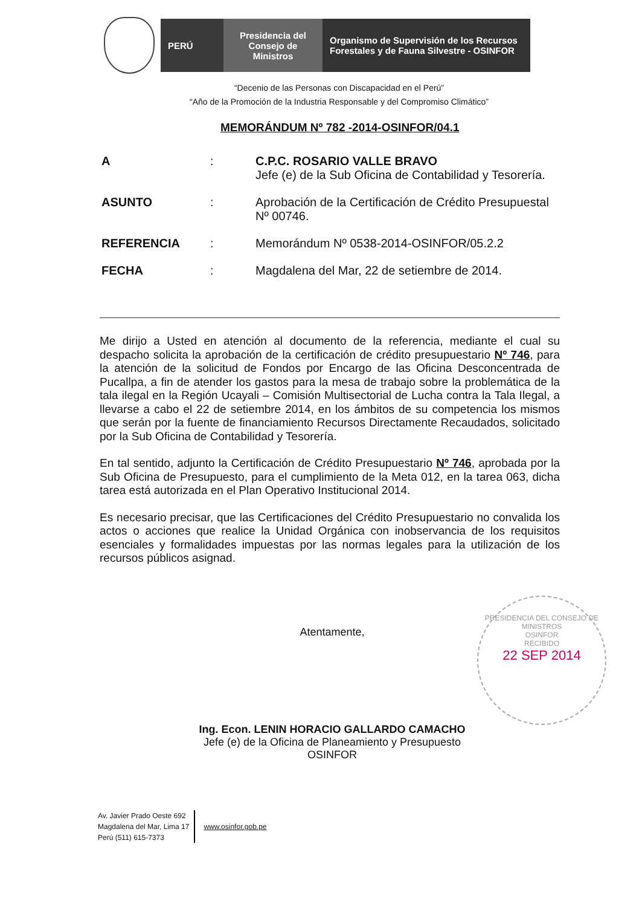PERÚ Presidencia del Consejo de Ministros
Organismo de Supervisión de los Recursos Forestales y de Fauna Silvestre - OSINFOR
“Decenio de las Personas con Discapacidad en el Perú”
“Año de la Promoción de la Industria Responsable y del Compromiso Climático”
MEMORÁNDUM Nº 782 -2014-OSINFOR/04.1
A : C.P.C. ROSARIO VALLE BRAVO
Jefe (e) de la Sub Oficina de Contabilidad y Tesorería.
ASUNTO : Aprobación de la Certificación de Crédito Presupuestal Nº 00746.
REFERENCIA : Memorándum Nº 0538-2014-OSINFOR/05.2.2
FECHA : Magdalena del Mar, 22 de setiembre de 2014.
Me dirijo a Usted en atención al documento de la referencia, mediante el cual su despacho solicita la aprobación de la certificación de crédito presupuestario Nº 746, para la atención de la solicitud de Fondos por Encargo de las Oficina Desconcentrada de Pucallpa, a fin de atender los gastos para la mesa de trabajo sobre la problemática de la tala ilegal en la Región Ucayali – Comisión Multisectorial de Lucha contra la Tala Ilegal, a llevarse a cabo el 22 de setiembre 2014, en los ámbitos de su competencia los mismos que serán por la fuente de financiamiento Recursos Directamente Recaudados, solicitado por la Sub Oficina de Contabilidad y Tesorería.
En tal sentido, adjunto la Certificación de Crédito Presupuestario Nº 746, aprobada por la Sub Oficina de Presupuesto, para el cumplimiento de la Meta 012, en la tarea 063, dicha tarea está autorizada en el Plan Operativo Institucional 2014.
Es necesario precisar, que las Certificaciones del Crédito Presupuestario no convalida los actos o acciones que realice la Unidad Orgánica con inobservancia de los requisitos esenciales y formalidades impuestas por las normas legales para la utilización de los recursos públicos asignad.
PRESIDENCIA DEL CONSEJO DE MINISTROS
OSINFOR
RECIBIDO
22 SEP 2014
Atentamente,
Ing. Econ. LENIN HORACIO GALLARDO CAMACHO
Jefe (e) de la Oficina de Planeamiento y Presupuesto
OSINFOR
Av. Javier Prado Oeste 692
Magdalena del Mar, Lima 17
Perú (511) 615-7373
www.osinfor.gob.pe